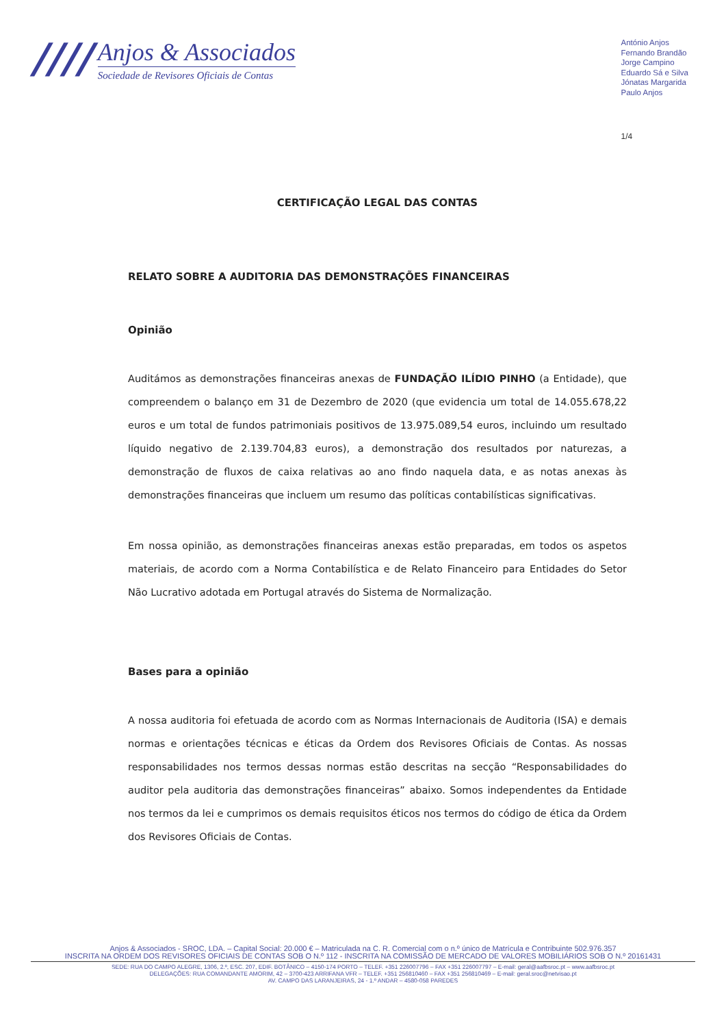////
Anjos & Associados
Sociedade de Revisores Oficiais de Contas
António Anjos
Fernando Brandão
Jorge Campino
Eduardo Sá e Silva
Jónatas Margarida
Paulo Anjos
1/4
CERTIFICAÇÃO LEGAL DAS CONTAS
RELATO SOBRE A AUDITORIA DAS DEMONSTRAÇÕES FINANCEIRAS
Opinião
Auditámos as demonstrações financeiras anexas de FUNDAÇÃO ILÍDIO PINHO (a Entidade), que compreendem o balanço em 31 de Dezembro de 2020 (que evidencia um total de 14.055.678,22 euros e um total de fundos patrimoniais positivos de 13.975.089,54 euros, incluindo um resultado líquido negativo de 2.139.704,83 euros), a demonstração dos resultados por naturezas, a demonstração de fluxos de caixa relativas ao ano findo naquela data, e as notas anexas às demonstrações financeiras que incluem um resumo das políticas contabilísticas significativas.
Em nossa opinião, as demonstrações financeiras anexas estão preparadas, em todos os aspetos materiais, de acordo com a Norma Contabilística e de Relato Financeiro para Entidades do Setor Não Lucrativo adotada em Portugal através do Sistema de Normalização.
Bases para a opinião
A nossa auditoria foi efetuada de acordo com as Normas Internacionais de Auditoria (ISA) e demais normas e orientações técnicas e éticas da Ordem dos Revisores Oficiais de Contas. As nossas responsabilidades nos termos dessas normas estão descritas na secção “Responsabilidades do auditor pela auditoria das demonstrações financeiras” abaixo. Somos independentes da Entidade nos termos da lei e cumprimos os demais requisitos éticos nos termos do código de ética da Ordem dos Revisores Oficiais de Contas.
Anjos & Associados - SROC, LDA. – Capital Social: 20.000 € – Matriculada na C. R. Comercial com o n.º único de Matrícula e Contribuinte 502.976.357
INSCRITA NA ORDEM DOS REVISORES OFICIAIS DE CONTAS SOB O N.º 112 - INSCRITA NA COMISSÃO DE MERCADO DE VALORES MOBILIÁRIOS SOB O N.º 20161431
SEDE: RUA DO CAMPO ALEGRE, 1306, 2.º, ESC. 207, EDIF. BOTÂNICO – 4150-174 PORTO – TELEF. +351 226007796 – FAX +351 226007797 – E-mail: geral@aafbsroc.pt – www.aafbsroc.pt
DELEGAÇÕES: RUA COMANDANTE AMORIM, 42 – 3700-423 ARRIFANA VFR – TELEF. +351 256810460 – FAX +351 256810469 – E-mail: geral.sroc@netvisao.pt
AV. CAMPO DAS LARANJEIRAS, 24 - 1.º ANDAR – 4580-058 PAREDES